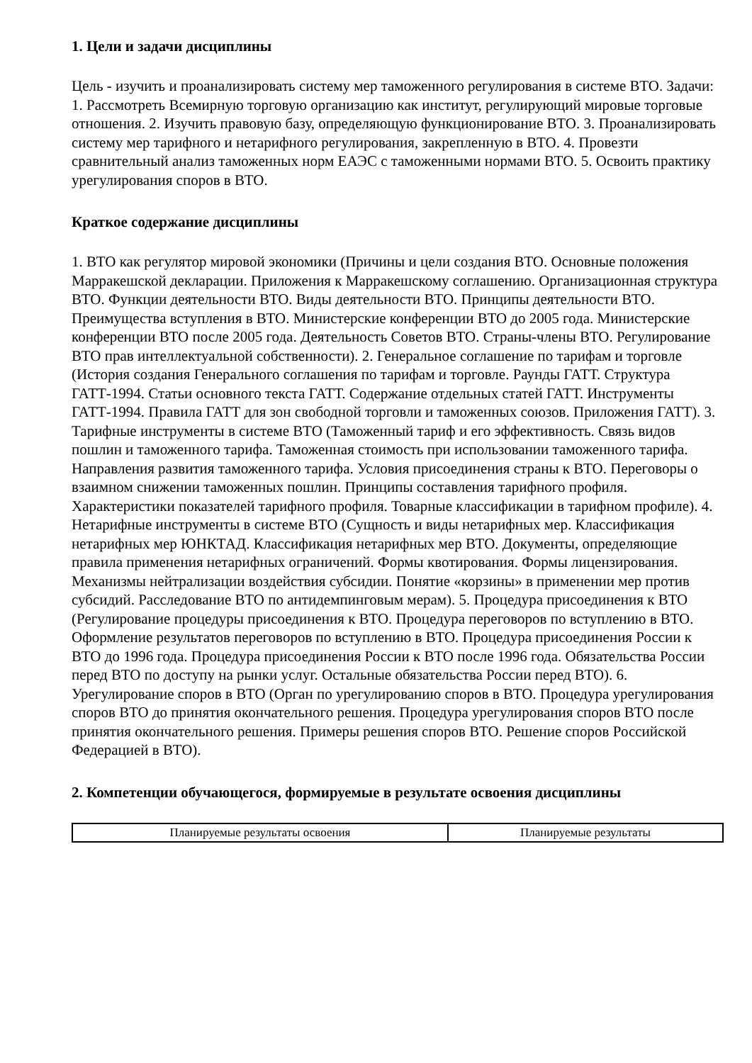1. Цели и задачи дисциплины
Цель - изучить и проанализировать систему мер таможенного регулирования в системе ВТО. Задачи: 1. Рассмотреть Всемирную торговую организацию как институт, регулирующий мировые торговые отношения. 2. Изучить правовую базу, определяющую функционирование ВТО. 3. Проанализировать систему мер тарифного и нетарифного регулирования, закрепленную в ВТО. 4. Провезти сравнительный анализ таможенных норм ЕАЭС с таможенными нормами ВТО. 5. Освоить практику урегулирования споров в ВТО.
Краткое содержание дисциплины
1. ВТО как регулятор мировой экономики (Причины и цели создания ВТО. Основные положения Марракешской декларации. Приложения к Марракешскому соглашению. Организационная структура ВТО. Функции деятельности ВТО. Виды деятельности ВТО. Принципы деятельности ВТО. Преимущества вступления в ВТО. Министерские конференции ВТО до 2005 года. Министерские конференции ВТО после 2005 года. Деятельность Советов ВТО. Страны-члены ВТО. Регулирование ВТО прав интеллектуальной собственности). 2. Генеральное соглашение по тарифам и торговле (История создания Генерального соглашения по тарифам и торговле. Раунды ГАТТ. Структура ГАТТ-1994. Статьи основного текста ГАТТ. Содержание отдельных статей ГАТТ. Инструменты ГАТТ-1994. Правила ГАТТ для зон свободной торговли и таможенных союзов. Приложения ГАТТ). 3. Тарифные инструменты в системе ВТО (Таможенный тариф и его эффективность. Связь видов пошлин и таможенного тарифа. Таможенная стоимость при использовании таможенного тарифа. Направления развития таможенного тарифа. Условия присоединения страны к ВТО. Переговоры о взаимном снижении таможенных пошлин. Принципы составления тарифного профиля. Характеристики показателей тарифного профиля. Товарные классификации в тарифном профиле). 4. Нетарифные инструменты в системе ВТО (Сущность и виды нетарифных мер. Классификация нетарифных мер ЮНКТАД. Классификация нетарифных мер ВТО. Документы, определяющие правила применения нетарифных ограничений. Формы квотирования. Формы лицензирования. Механизмы нейтрализации воздействия субсидии. Понятие «корзины» в применении мер против субсидий. Расследование ВТО по антидемпинговым мерам). 5. Процедура присоединения к ВТО (Регулирование процедуры присоединения к ВТО. Процедура переговоров по вступлению в ВТО. Оформление результатов переговоров по вступлению в ВТО. Процедура присоединения России к ВТО до 1996 года. Процедура присоединения России к ВТО после 1996 года. Обязательства России перед ВТО по доступу на рынки услуг. Остальные обязательства России перед ВТО). 6. Урегулирование споров в ВТО (Орган по урегулированию споров в ВТО. Процедура урегулирования споров ВТО до принятия окончательного решения. Процедура урегулирования споров ВТО после принятия окончательного решения. Примеры решения споров ВТО. Решение споров Российской Федерацией в ВТО).
2. Компетенции обучающегося, формируемые в результате освоения дисциплины
| Планируемые результаты освоения | Планируемые результаты |